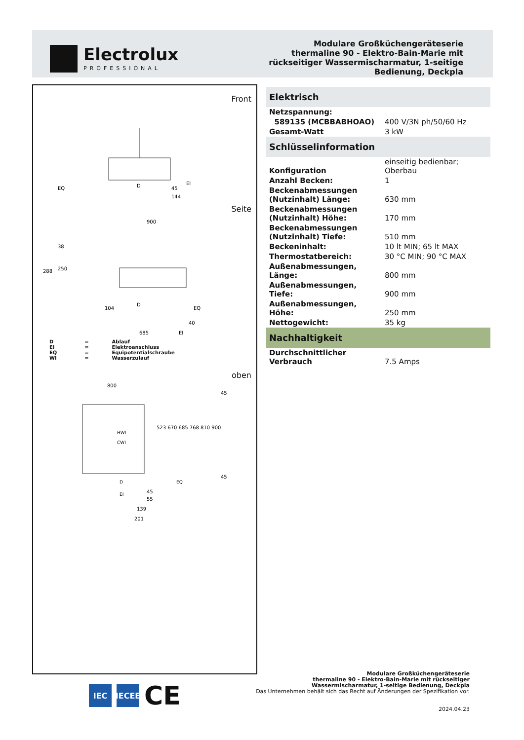Electrolux
PROFESSIONAL
Modulare Großküchengeräteserie
thermaline 90 - Elektro-Bain-Marie mit
rückseitiger Wassermischarmatur, 1-seitige
Bedienung, Deckpla
Front
EQ
D
EI
45
144
Seite
900
288
250
38
104
D
EQ
40
685
EI
| D | = | Ablauf |
| EI | = | Elektroanschluss |
| EQ | = | Equipotentialschraube |
| WI | = | Wasserzulauf |
oben
800
HWI
CWI
D
EI
EQ
523 670 685 768 810 900
45
45
45
55
139
201
Elektrisch
| Netzspannung: | |
| 589135 (MCBBABHOAO) | 400 V/3N ph/50/60 Hz |
| Gesamt-Watt | 3 kW |
Schlüsselinformation
| Konfiguration | einseitig bedienbar; Oberbau |
| Anzahl Becken: | 1 |
| Beckenabmessungen (Nutzinhalt) Länge: | 630 mm |
| Beckenabmessungen (Nutzinhalt) Höhe: | 170 mm |
| Beckenabmessungen (Nutzinhalt) Tiefe: | 510 mm |
| Beckeninhalt: | 10 lt MIN; 65 lt MAX |
| Thermostatbereich: | 30 °C MIN; 90 °C MAX |
| Außenabmessungen, Länge: | 800 mm |
| Außenabmessungen, Tiefe: | 900 mm |
| Außenabmessungen, Höhe: | 250 mm |
| Nettogewicht: | 35 kg |
Nachhaltigkeit
| Durchschnittlicher Verbrauch | 7.5 Amps |
IEC
IECEE
CE
Modulare Großküchengeräteserie
thermaline 90 - Elektro-Bain-Marie mit rückseitiger
Wassermischarmatur, 1-seitige Bedienung, Deckpla
Das Unternehmen behält sich das Recht auf Änderungen der Spezifikation vor.
2024.04.23